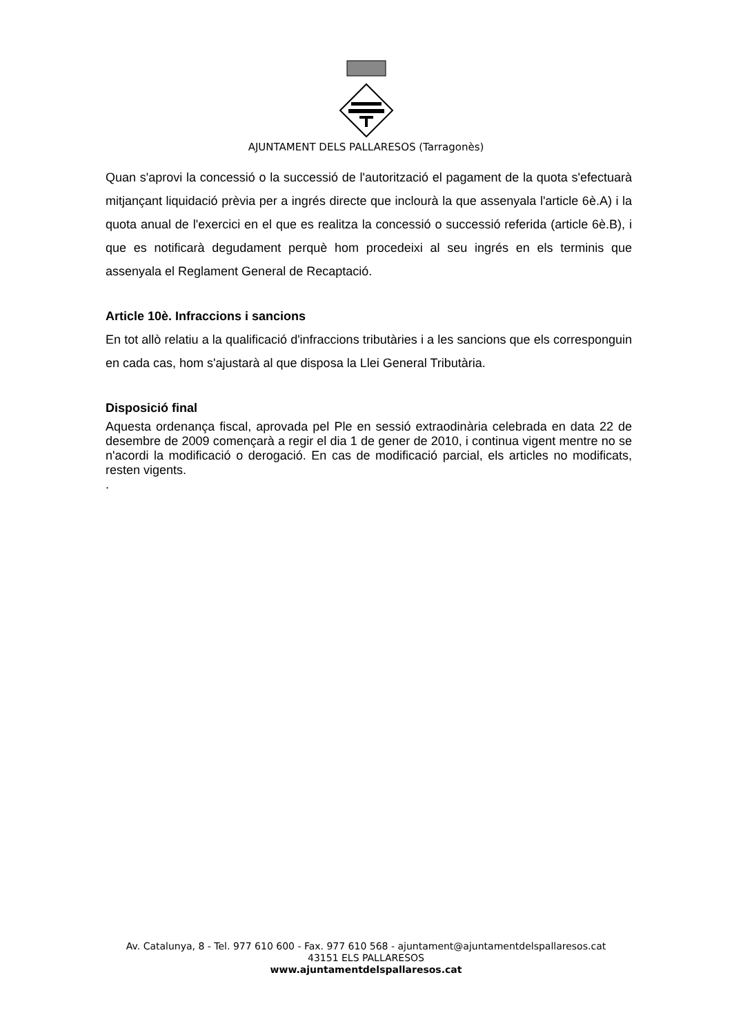AJUNTAMENT DELS PALLARESOS (Tarragonès)
Quan s'aprovi la concessió o la successió de l'autorització el pagament de la quota s'efectuarà mitjançant liquidació prèvia per a ingrés directe que inclourà la que assenyala l'article 6è.A) i la quota anual de l'exercici en el que es realitza la concessió o successió referida (article 6è.B), i que es notificarà degudament perquè hom procedeixi al seu ingrés en els terminis que assenyala el Reglament General de Recaptació.
Article 10è. Infraccions i sancions
En tot allò relatiu a la qualificació d'infraccions tributàries i a les sancions que els corresponguin en cada cas, hom s'ajustarà al que disposa la Llei General Tributària.
Disposició final
Aquesta ordenança fiscal, aprovada pel Ple en sessió extraodinària celebrada en data 22 de desembre de 2009 començarà a regir el dia 1 de gener de 2010, i continua vigent mentre no se n'acordi la modificació o derogació. En cas de modificació parcial, els articles no modificats, resten vigents.
.
Av. Catalunya, 8 - Tel. 977 610 600 - Fax. 977 610 568 - ajuntament@ajuntamentdelspallaresos.cat
43151 ELS PALLARESOS
www.ajuntamentdelspallaresos.cat